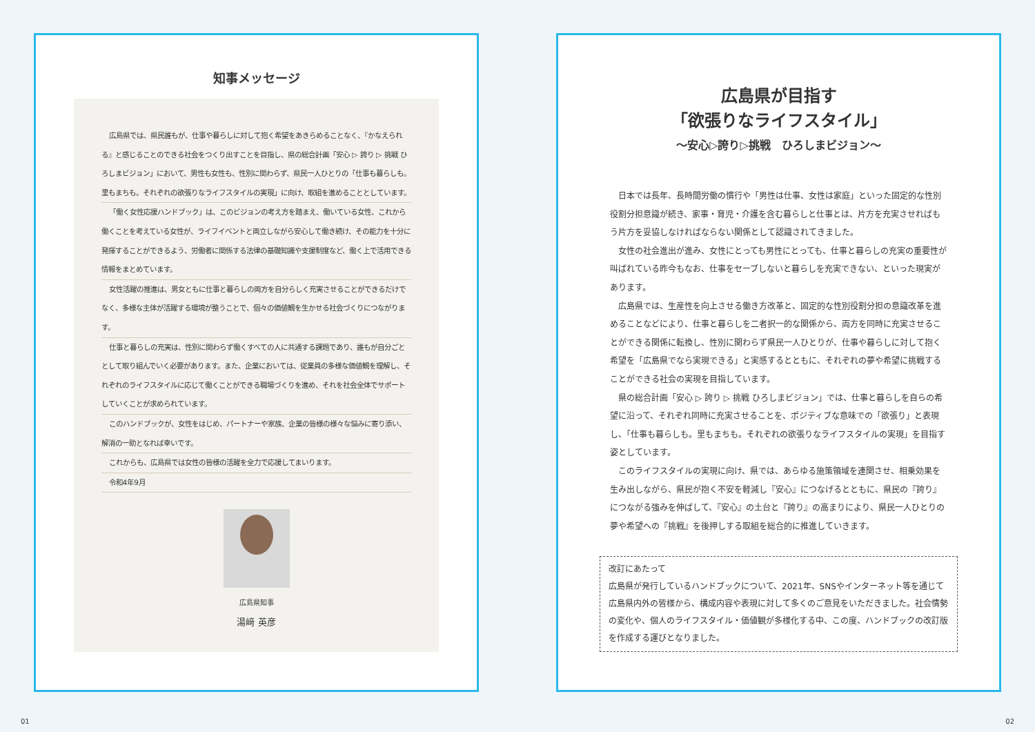知事メッセージ
広島県では、県民誰もが、仕事や暮らしに対して抱く希望をあきらめることなく、『かなえられる』と感じることのできる社会をつくり出すことを目指し、県の総合計画「安心 ▷ 誇り ▷ 挑戦 ひろしまビジョン」において、男性も女性も、性別に関わらず、県民一人ひとりの「仕事も暮らしも。里もまちも。それぞれの欲張りなライフスタイルの実現」に向け、取組を進めることとしています。
「働く女性応援ハンドブック」は、このビジョンの考え方を踏まえ、働いている女性、これから働くことを考えている女性が、ライフイベントと両立しながら安心して働き続け、その能力を十分に発揮することができるよう、労働者に関係する法律の基礎知識や支援制度など、働く上で活用できる情報をまとめています。
女性活躍の推進は、男女ともに仕事と暮らしの両方を自分らしく充実させることができるだけでなく、多様な主体が活躍する環境が整うことで、個々の価値観を生かせる社会づくりにつながります。
仕事と暮らしの充実は、性別に関わらず働くすべての人に共通する課題であり、誰もが自分ごととして取り組んでいく必要があります。また、企業においては、従業員の多様な価値観を理解し、それぞれのライフスタイルに応じて働くことができる職場づくりを進め、それを社会全体でサポートしていくことが求められています。
このハンドブックが、女性をはじめ、パートナーや家族、企業の皆様の様々な悩みに寄り添い、解消の一助となれば幸いです。
これからも、広島県では女性の皆様の活躍を全力で応援してまいります。
令和4年9月
広島県知事
湯﨑 英彦
広島県が目指す
「欲張りなライフスタイル」
～安心▷誇り▷挑戦　ひろしまビジョン～
日本では長年、長時間労働の慣行や「男性は仕事、女性は家庭」といった固定的な性別役割分担意識が続き、家事・育児・介護を含む暮らしと仕事とは、片方を充実させればもう片方を妥協しなければならない関係として認識されてきました。
女性の社会進出が進み、女性にとっても男性にとっても、仕事と暮らしの充実の重要性が叫ばれている昨今もなお、仕事をセーブしないと暮らしを充実できない、といった現実があります。
広島県では、生産性を向上させる働き方改革と、固定的な性別役割分担の意識改革を進めることなどにより、仕事と暮らしを二者択一的な関係から、両方を同時に充実させることができる関係に転換し、性別に関わらず県民一人ひとりが、仕事や暮らしに対して抱く希望を「広島県でなら実現できる」と実感するとともに、それぞれの夢や希望に挑戦することができる社会の実現を目指しています。
県の総合計画「安心 ▷ 誇り ▷ 挑戦 ひろしまビジョン」では、仕事と暮らしを自らの希望に沿って、それぞれ同時に充実させることを、ポジティブな意味での「欲張り」と表現し、「仕事も暮らしも。里もまちも。それぞれの欲張りなライフスタイルの実現」を目指す姿としています。
このライフスタイルの実現に向け、県では、あらゆる施策領域を連関させ、相乗効果を生み出しながら、県民が抱く不安を軽減し『安心』につなげるとともに、県民の『誇り』につながる強みを伸ばして、『安心』の土台と『誇り』の高まりにより、県民一人ひとりの夢や希望への『挑戦』を後押しする取組を総合的に推進していきます。
改訂にあたって
広島県が発行しているハンドブックについて、2021年、SNSやインターネット等を通じて広島県内外の皆様から、構成内容や表現に対して多くのご意見をいただきました。社会情勢の変化や、個人のライフスタイル・価値観が多様化する中、この度、ハンドブックの改訂版を作成する運びとなりました。
01 02